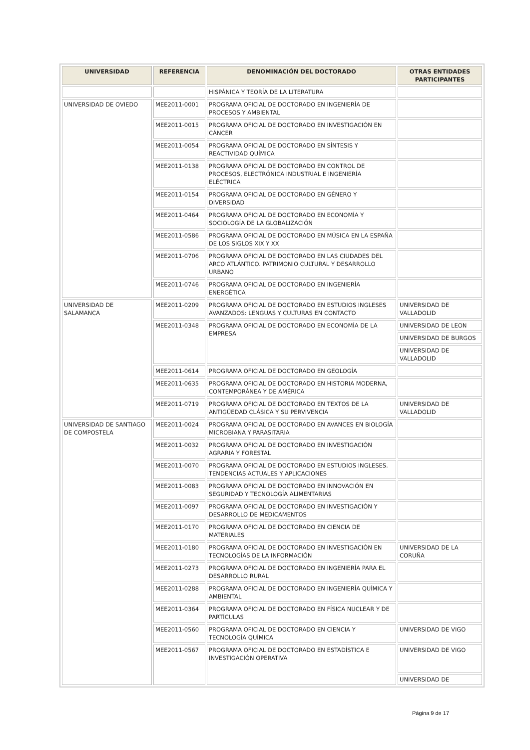| UNIVERSIDAD | REFERENCIA | DENOMINACIÓN DEL DOCTORADO | OTRAS ENTIDADES PARTICIPANTES |
| --- | --- | --- | --- |
| | | HISPÁNICA Y TEORÍA DE LA LITERATURA | |
| UNIVERSIDAD DE OVIEDO | MEE2011-0001 | PROGRAMA OFICIAL DE DOCTORADO EN INGENIERÍA DE PROCESOS Y AMBIENTAL | |
| | MEE2011-0015 | PROGRAMA OFICIAL DE DOCTORADO EN INVESTIGACIÓN EN CÁNCER | |
| | MEE2011-0054 | PROGRAMA OFICIAL DE DOCTORADO EN SÍNTESIS Y REACTIVIDAD QUÍMICA | |
| | MEE2011-0138 | PROGRAMA OFICIAL DE DOCTORADO EN CONTROL DE PROCESOS, ELECTRÓNICA INDUSTRIAL E INGENIERÍA ELÉCTRICA | |
| | MEE2011-0154 | PROGRAMA OFICIAL DE DOCTORADO EN GÉNERO Y DIVERSIDAD | |
| | MEE2011-0464 | PROGRAMA OFICIAL DE DOCTORADO EN ECONOMÍA Y SOCIOLOGÍA DE LA GLOBALIZACIÓN | |
| | MEE2011-0586 | PROGRAMA OFICIAL DE DOCTORADO EN MÚSICA EN LA ESPAÑA DE LOS SIGLOS XIX Y XX | |
| | MEE2011-0706 | PROGRAMA OFICIAL DE DOCTORADO EN LAS CIUDADES DEL ARCO ATLÁNTICO. PATRIMONIO CULTURAL Y DESARROLLO URBANO | |
| | MEE2011-0746 | PROGRAMA OFICIAL DE DOCTORADO EN INGENIERÍA ENERGÉTICA | |
| UNIVERSIDAD DE SALAMANCA | MEE2011-0209 | PROGRAMA OFICIAL DE DOCTORADO EN ESTUDIOS INGLESES AVANZADOS: LENGUAS Y CULTURAS EN CONTACTO | UNIVERSIDAD DE VALLADOLID |
| | MEE2011-0348 | PROGRAMA OFICIAL DE DOCTORADO EN ECONOMÍA DE LA EMPRESA | UNIVERSIDAD DE LEON |
| | | | UNIVERSIDAD DE BURGOS |
| | | | UNIVERSIDAD DE VALLADOLID |
| | MEE2011-0614 | PROGRAMA OFICIAL DE DOCTORADO EN GEOLOGÍA | |
| | MEE2011-0635 | PROGRAMA OFICIAL DE DOCTORADO EN HISTORIA MODERNA, CONTEMPORÁNEA Y DE AMÉRICA | |
| | MEE2011-0719 | PROGRAMA OFICIAL DE DOCTORADO EN TEXTOS DE LA ANTIGÜEDAD CLÁSICA Y SU PERVIVENCIA | UNIVERSIDAD DE VALLADOLID |
| UNIVERSIDAD DE SANTIAGO DE COMPOSTELA | MEE2011-0024 | PROGRAMA OFICIAL DE DOCTORADO EN AVANCES EN BIOLOGÍA MICROBIANA Y PARASITARIA | |
| | MEE2011-0032 | PROGRAMA OFICIAL DE DOCTORADO EN INVESTIGACIÓN AGRARIA Y FORESTAL | |
| | MEE2011-0070 | PROGRAMA OFICIAL DE DOCTORADO EN ESTUDIOS INGLESES. TENDENCIAS ACTUALES Y APLICACIONES | |
| | MEE2011-0083 | PROGRAMA OFICIAL DE DOCTORADO EN INNOVACIÓN EN SEGURIDAD Y TECNOLOGÍA ALIMENTARIAS | |
| | MEE2011-0097 | PROGRAMA OFICIAL DE DOCTORADO EN INVESTIGACIÓN Y DESARROLLO DE MEDICAMENTOS | |
| | MEE2011-0170 | PROGRAMA OFICIAL DE DOCTORADO EN CIENCIA DE MATERIALES | |
| | MEE2011-0180 | PROGRAMA OFICIAL DE DOCTORADO EN INVESTIGACIÓN EN TECNOLOGÍAS DE LA INFORMACIÓN | UNIVERSIDAD DE LA CORUÑA |
| | MEE2011-0273 | PROGRAMA OFICIAL DE DOCTORADO EN INGENIERÍA PARA EL DESARROLLO RURAL | |
| | MEE2011-0288 | PROGRAMA OFICIAL DE DOCTORADO EN INGENIERÍA QUÍMICA Y AMBIENTAL | |
| | MEE2011-0364 | PROGRAMA OFICIAL DE DOCTORADO EN FÍSICA NUCLEAR Y DE PARTÍCULAS | |
| | MEE2011-0560 | PROGRAMA OFICIAL DE DOCTORADO EN CIENCIA Y TECNOLOGÍA QUÍMICA | UNIVERSIDAD DE VIGO |
| | MEE2011-0567 | PROGRAMA OFICIAL DE DOCTORADO EN ESTADÍSTICA E INVESTIGACIÓN OPERATIVA | UNIVERSIDAD DE VIGO |
| | | | UNIVERSIDAD DE |
Página 9 de 17